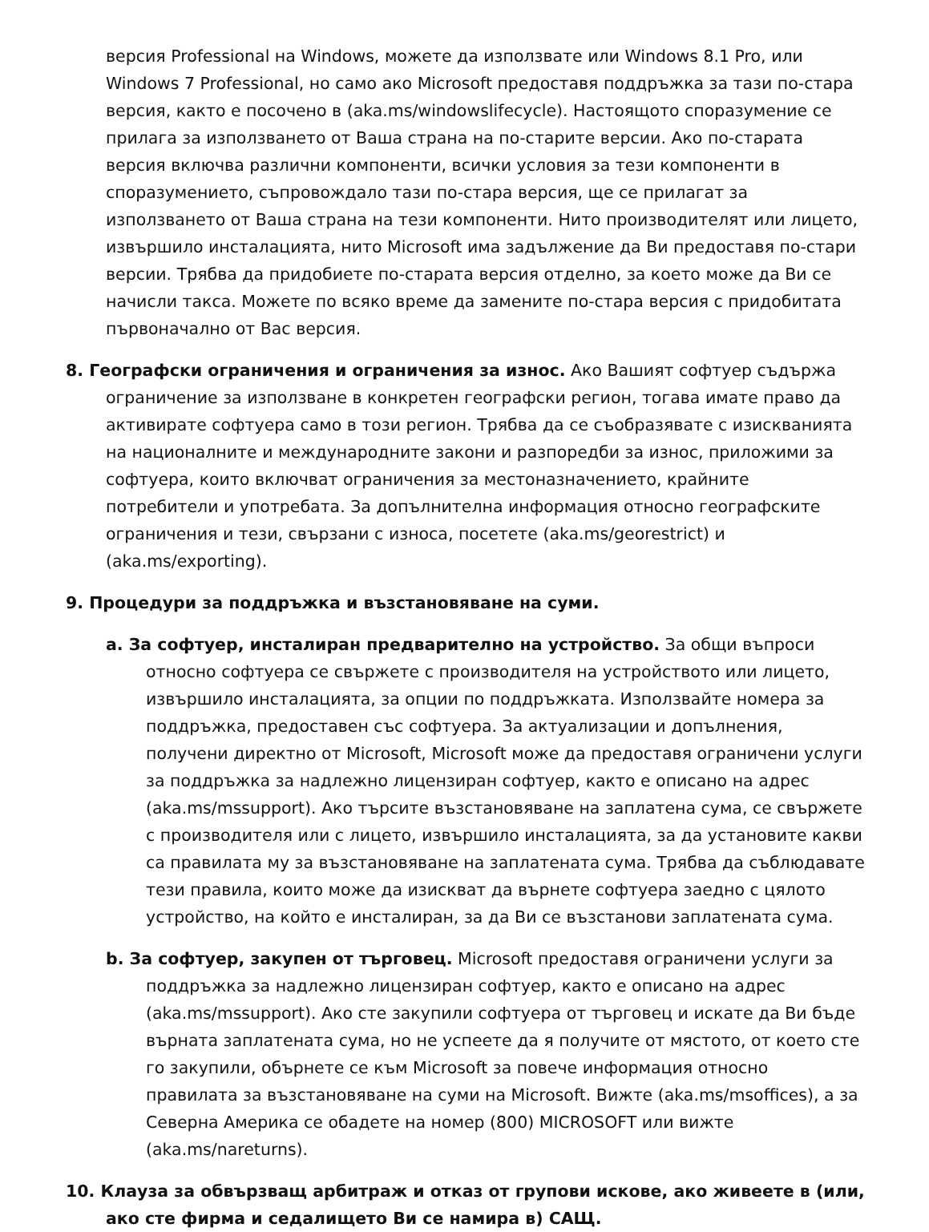версия Professional на Windows, можете да използвате или Windows 8.1 Pro, или Windows 7 Professional, но само ако Microsoft предоставя поддръжка за тази по-стара версия, както е посочено в (aka.ms/windowslifecycle). Настоящото споразумение се прилага за използването от Ваша страна на по-старите версии. Ако по-старата версия включва различни компоненти, всички условия за тези компоненти в споразумението, съпровождало тази по-стара версия, ще се прилагат за използването от Ваша страна на тези компоненти. Нито производителят или лицето, извършило инсталацията, нито Microsoft има задължение да Ви предоставя по-стари версии. Трябва да придобиете по-старата версия отделно, за което може да Ви се начисли такса. Можете по всяко време да замените по-стара версия с придобитата първоначално от Вас версия.
8. Географски ограничения и ограничения за износ. Ако Вашият софтуер съдържа ограничение за използване в конкретен географски регион, тогава имате право да активирате софтуера само в този регион. Трябва да се съобразявате с изискванията на националните и международните закони и разпоредби за износ, приложими за софтуера, които включват ограничения за местоназначението, крайните потребители и употребата. За допълнителна информация относно географските ограничения и тези, свързани с износа, посетете (aka.ms/georestrict) и (aka.ms/exporting).
9. Процедури за поддръжка и възстановяване на суми.
a. За софтуер, инсталиран предварително на устройство. За общи въпроси относно софтуера се свържете с производителя на устройството или лицето, извършило инсталацията, за опции по поддръжката. Използвайте номера за поддръжка, предоставен със софтуера. За актуализации и допълнения, получени директно от Microsoft, Microsoft може да предоставя ограничени услуги за поддръжка за надлежно лицензиран софтуер, както е описано на адрес (aka.ms/mssupport). Ако търсите възстановяване на заплатена сума, се свържете с производителя или с лицето, извършило инсталацията, за да установите какви са правилата му за възстановяване на заплатената сума. Трябва да съблюдавате тези правила, които може да изискват да върнете софтуера заедно с цялото устройство, на който е инсталиран, за да Ви се възстанови заплатената сума.
b. За софтуер, закупен от търговец. Microsoft предоставя ограничени услуги за поддръжка за надлежно лицензиран софтуер, както е описано на адрес (aka.ms/mssupport). Ако сте закупили софтуера от търговец и искате да Ви бъде върната заплатената сума, но не успеете да я получите от мястото, от което сте го закупили, обърнете се към Microsoft за повече информация относно правилата за възстановяване на суми на Microsoft. Вижте (aka.ms/msoffices), а за Северна Америка се обадете на номер (800) MICROSOFT или вижте (aka.ms/nareturns).
10. Клауза за обвързващ арбитраж и отказ от групови искове, ако живеете в (или, ако сте фирма и седалището Ви се намира в) САЩ.